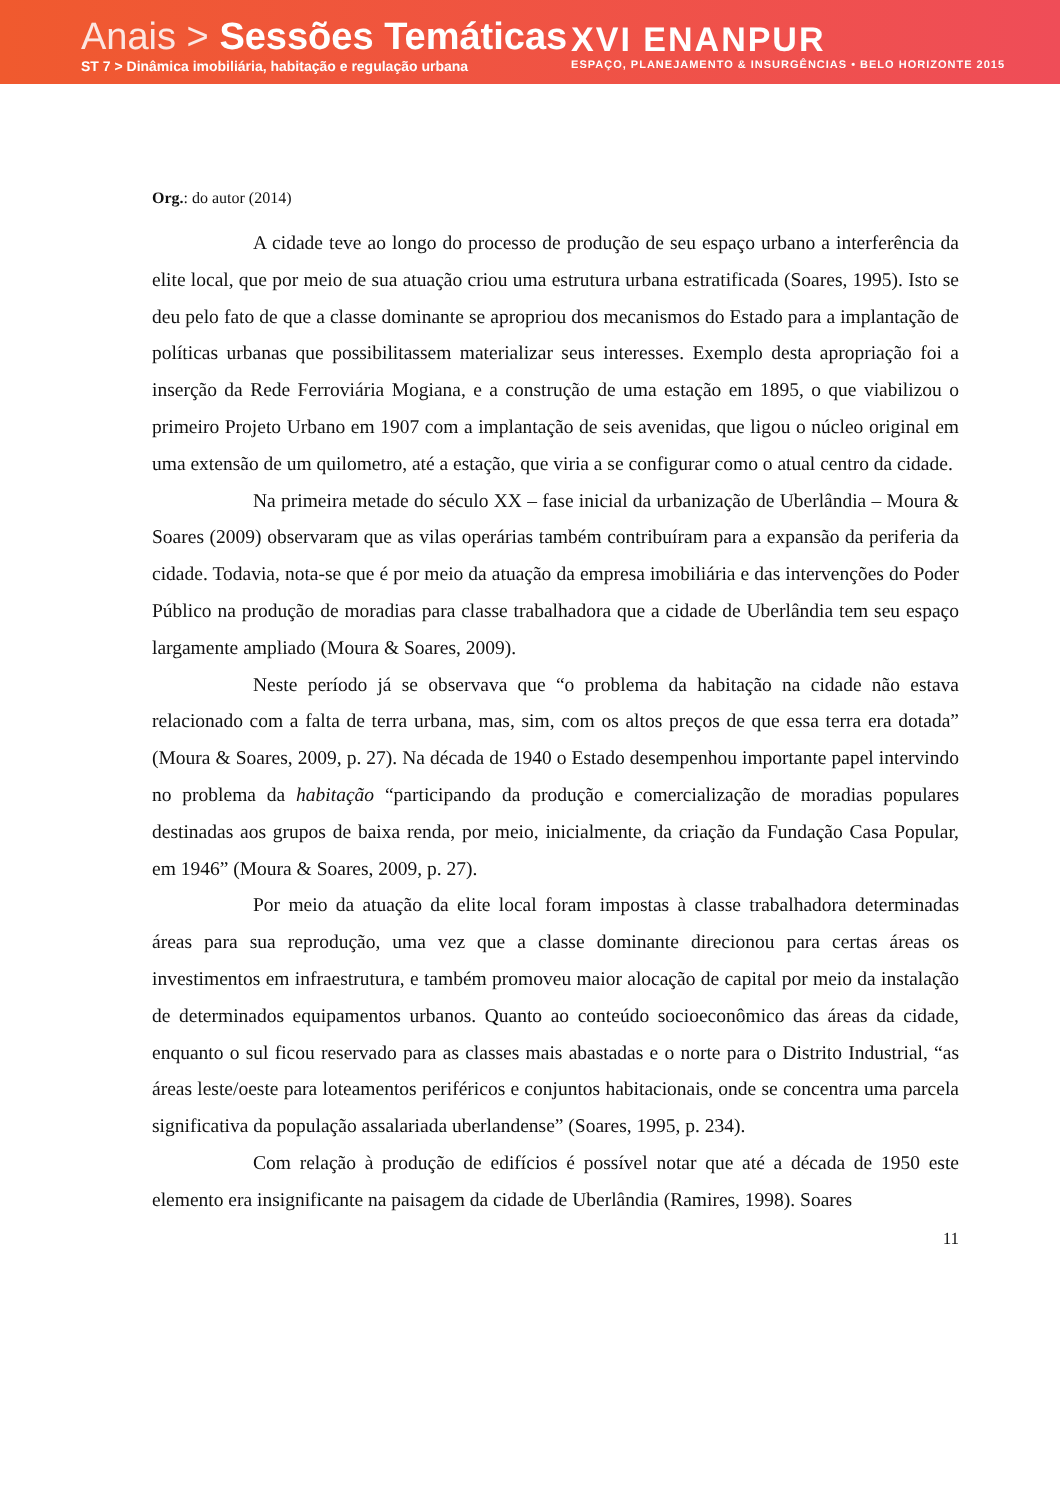Anais > Sessões Temáticas
ST 7 > Dinâmica imobiliária, habitação e regulação urbana
XVI ENANPUR
ESPAÇO, PLANEJAMENTO & INSURGÊNCIAS • BELO HORIZONTE 2015
Org.: do autor (2014)
A cidade teve ao longo do processo de produção de seu espaço urbano a interferência da elite local, que por meio de sua atuação criou uma estrutura urbana estratificada (Soares, 1995). Isto se deu pelo fato de que a classe dominante se apropriou dos mecanismos do Estado para a implantação de políticas urbanas que possibilitassem materializar seus interesses. Exemplo desta apropriação foi a inserção da Rede Ferroviária Mogiana, e a construção de uma estação em 1895, o que viabilizou o primeiro Projeto Urbano em 1907 com a implantação de seis avenidas, que ligou o núcleo original em uma extensão de um quilometro, até a estação, que viria a se configurar como o atual centro da cidade.
Na primeira metade do século XX – fase inicial da urbanização de Uberlândia – Moura & Soares (2009) observaram que as vilas operárias também contribuíram para a expansão da periferia da cidade. Todavia, nota-se que é por meio da atuação da empresa imobiliária e das intervenções do Poder Público na produção de moradias para classe trabalhadora que a cidade de Uberlândia tem seu espaço largamente ampliado (Moura & Soares, 2009).
Neste período já se observava que “o problema da habitação na cidade não estava relacionado com a falta de terra urbana, mas, sim, com os altos preços de que essa terra era dotada” (Moura & Soares, 2009, p. 27). Na década de 1940 o Estado desempenhou importante papel intervindo no problema da habitação “participando da produção e comercialização de moradias populares destinadas aos grupos de baixa renda, por meio, inicialmente, da criação da Fundação Casa Popular, em 1946” (Moura & Soares, 2009, p. 27).
Por meio da atuação da elite local foram impostas à classe trabalhadora determinadas áreas para sua reprodução, uma vez que a classe dominante direcionou para certas áreas os investimentos em infraestrutura, e também promoveu maior alocação de capital por meio da instalação de determinados equipamentos urbanos. Quanto ao conteúdo socioeconômico das áreas da cidade, enquanto o sul ficou reservado para as classes mais abastadas e o norte para o Distrito Industrial, “as áreas leste/oeste para loteamentos periféricos e conjuntos habitacionais, onde se concentra uma parcela significativa da população assalariada uberlandense” (Soares, 1995, p. 234).
Com relação à produção de edifícios é possível notar que até a década de 1950 este elemento era insignificante na paisagem da cidade de Uberlândia (Ramires, 1998). Soares
11